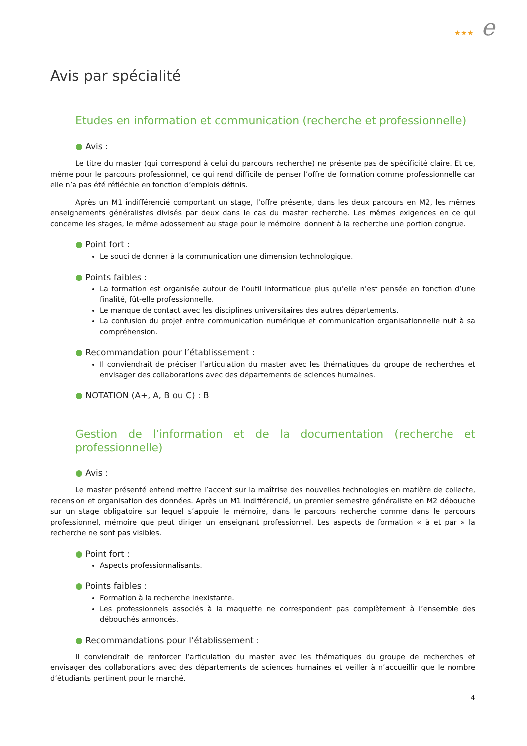★★★ e
Avis par spécialité
Etudes en information et communication (recherche et professionnelle)
● Avis :
Le titre du master (qui correspond à celui du parcours recherche) ne présente pas de spécificité claire. Et ce, même pour le parcours professionnel, ce qui rend difficile de penser l’offre de formation comme professionnelle car elle n’a pas été réfléchie en fonction d’emplois définis.
Après un M1 indifférencié comportant un stage, l’offre présente, dans les deux parcours en M2, les mêmes enseignements généralistes divisés par deux dans le cas du master recherche. Les mêmes exigences en ce qui concerne les stages, le même adossement au stage pour le mémoire, donnent à la recherche une portion congrue.
● Point fort :
Le souci de donner à la communication une dimension technologique.
● Points faibles :
La formation est organisée autour de l’outil informatique plus qu’elle n’est pensée en fonction d’une finalité, fût-elle professionnelle.
Le manque de contact avec les disciplines universitaires des autres départements.
La confusion du projet entre communication numérique et communication organisationnelle nuit à sa compréhension.
● Recommandation pour l’établissement :
Il conviendrait de préciser l’articulation du master avec les thématiques du groupe de recherches et envisager des collaborations avec des départements de sciences humaines.
● NOTATION (A+, A, B ou C) : B
Gestion de l’information et de la documentation (recherche et professionnelle)
● Avis :
Le master présenté entend mettre l’accent sur la maîtrise des nouvelles technologies en matière de collecte, recension et organisation des données. Après un M1 indifférencié, un premier semestre généraliste en M2 débouche sur un stage obligatoire sur lequel s’appuie le mémoire, dans le parcours recherche comme dans le parcours professionnel, mémoire que peut diriger un enseignant professionnel. Les aspects de formation « à et par » la recherche ne sont pas visibles.
● Point fort :
Aspects professionnalisants.
● Points faibles :
Formation à la recherche inexistante.
Les professionnels associés à la maquette ne correspondent pas complètement à l’ensemble des débouchés annoncés.
● Recommandations pour l’établissement :
Il conviendrait de renforcer l’articulation du master avec les thématiques du groupe de recherches et envisager des collaborations avec des départements de sciences humaines et veiller à n’accueillir que le nombre d’étudiants pertinent pour le marché.
4